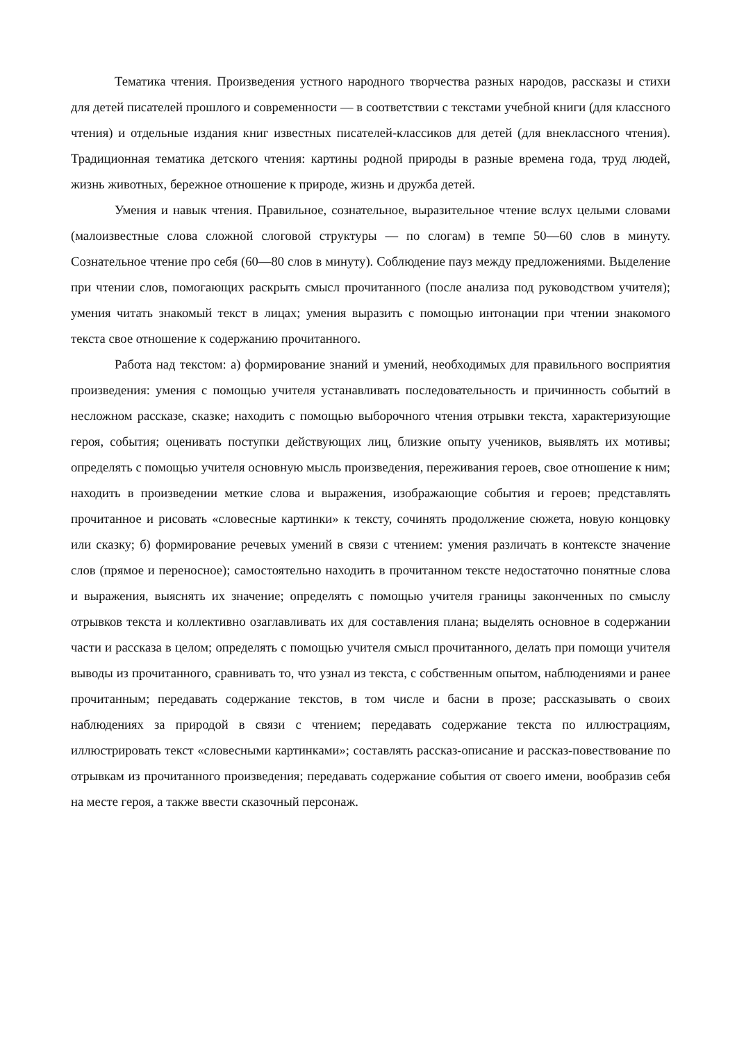Тематика чтения. Произведения устного народного творчества разных народов, рассказы и стихи для детей писателей прошлого и современности — в соответствии с текстами учебной книги (для классного чтения) и отдельные издания книг известных писателей-классиков для детей (для внеклассного чтения). Традиционная тематика детского чтения: картины родной природы в разные времена года, труд людей, жизнь животных, бережное отношение к природе, жизнь и дружба детей.
Умения и навык чтения. Правильное, сознательное, выразительное чтение вслух целыми словами (малоизвестные слова сложной слоговой структуры — по слогам) в темпе 50—60 слов в минуту. Сознательное чтение про себя (60—80 слов в минуту). Соблюдение пауз между предложениями. Выделение при чтении слов, помогающих раскрыть смысл прочитанного (после анализа под руководством учителя); умения читать знакомый текст в лицах; умения выразить с помощью интонации при чтении знакомого текста свое отношение к содержанию прочитанного.
Работа над текстом: а) формирование знаний и умений, необходимых для правильного восприятия произведения: умения с помощью учителя устанавливать последовательность и причинность событий в несложном рассказе, сказке; находить с помощью выборочного чтения отрывки текста, характеризующие героя, события; оценивать поступки действующих лиц, близкие опыту учеников, выявлять их мотивы; определять с помощью учителя основную мысль произведения, переживания героев, свое отношение к ним; находить в произведении меткие слова и выражения, изображающие события и героев; представлять прочитанное и рисовать «словесные картинки» к тексту, сочинять продолжение сюжета, новую концовку или сказку; б) формирование речевых умений в связи с чтением: умения различать в контексте значение слов (прямое и переносное); самостоятельно находить в прочитанном тексте недостаточно понятные слова и выражения, выяснять их значение; определять с помощью учителя границы законченных по смыслу отрывков текста и коллективно озаглавливать их для составления плана; выделять основное в содержании части и рассказа в целом; определять с помощью учителя смысл прочитанного, делать при помощи учителя выводы из прочитанного, сравнивать то, что узнал из текста, с собственным опытом, наблюдениями и ранее прочитанным; передавать содержание текстов, в том числе и басни в прозе; рассказывать о своих наблюдениях за природой в связи с чтением; передавать содержание текста по иллюстрациям, иллюстрировать текст «словесными картинками»; составлять рассказ-описание и рассказ-повествование по отрывкам из прочитанного произведения; передавать содержание события от своего имени, вообразив себя на месте героя, а также ввести сказочный персонаж.